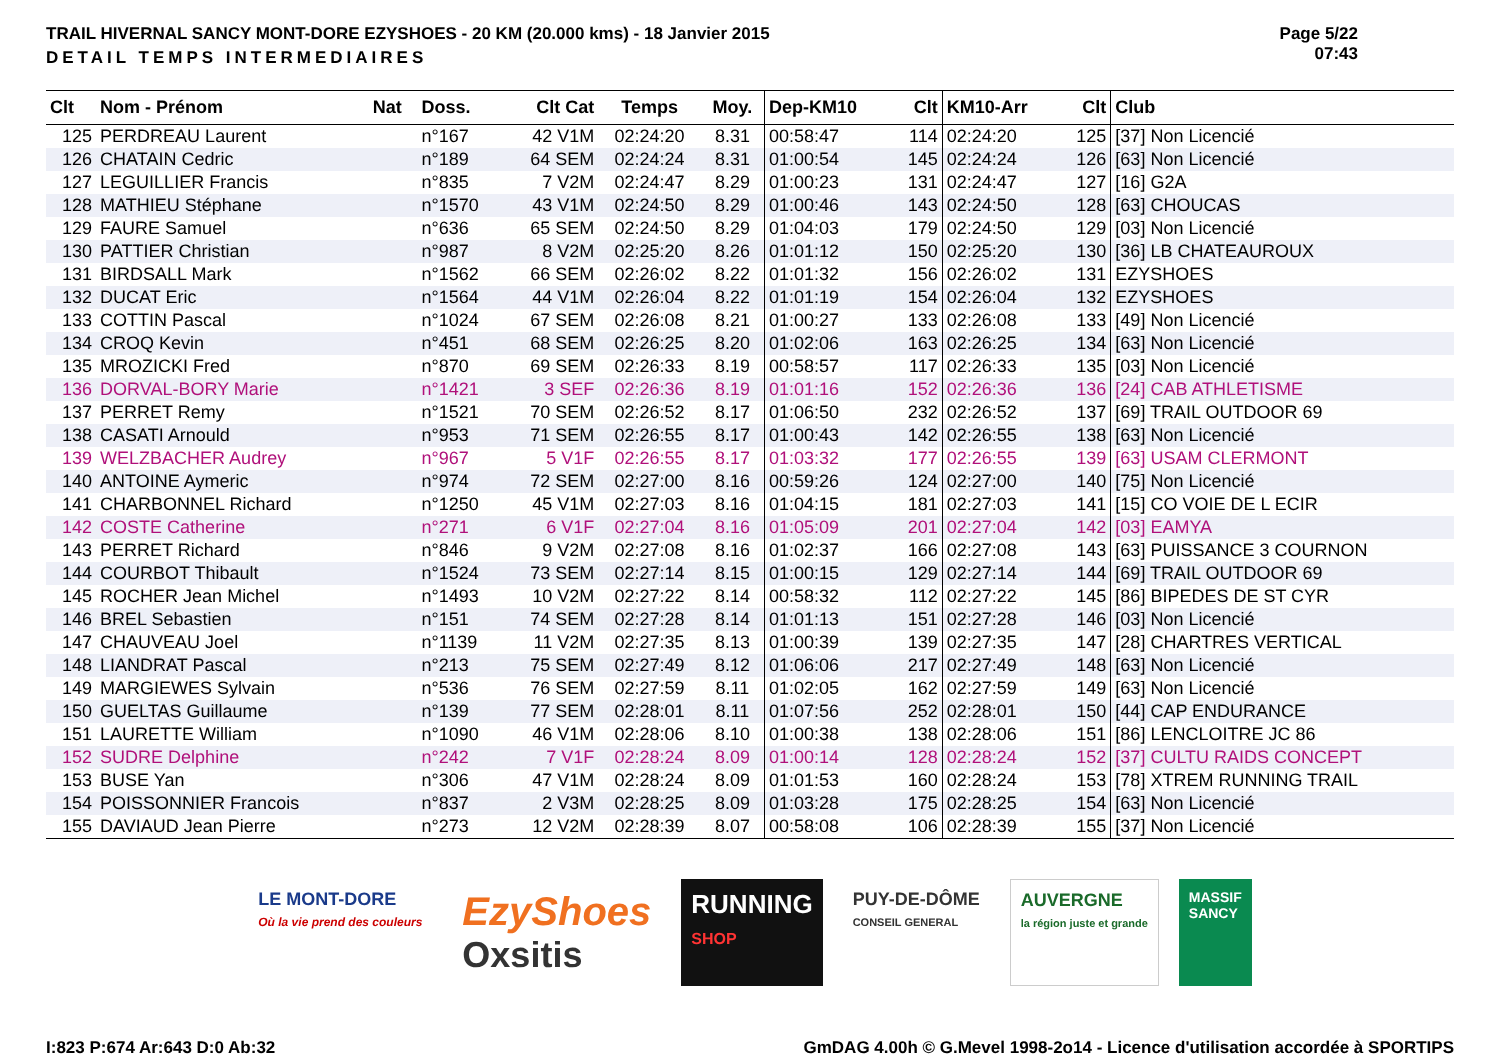TRAIL HIVERNAL SANCY MONT-DORE EZYSHOES - 20 KM (20.000 kms) - 18 Janvier 2015
DETAIL TEMPS INTERMEDIAIRES
Page 5/22
07:43
| Clt | Nom - Prénom | Nat | Doss. | Clt Cat | Temps | Moy. | Dep-KM10 | Clt | KM10-Arr | Clt | Club |
| --- | --- | --- | --- | --- | --- | --- | --- | --- | --- | --- | --- |
| 125 | PERDREAU Laurent | | n°167 | 42 V1M | 02:24:20 | 8.31 | 00:58:47 | 114 | 02:24:20 | 125 | [37] Non Licencié |
| 126 | CHATAIN Cedric | | n°189 | 64 SEM | 02:24:24 | 8.31 | 01:00:54 | 145 | 02:24:24 | 126 | [63] Non Licencié |
| 127 | LEGUILLIER Francis | | n°835 | 7 V2M | 02:24:47 | 8.29 | 01:00:23 | 131 | 02:24:47 | 127 | [16] G2A |
| 128 | MATHIEU Stéphane | | n°1570 | 43 V1M | 02:24:50 | 8.29 | 01:00:46 | 143 | 02:24:50 | 128 | [63] CHOUCAS |
| 129 | FAURE Samuel | | n°636 | 65 SEM | 02:24:50 | 8.29 | 01:04:03 | 179 | 02:24:50 | 129 | [03] Non Licencié |
| 130 | PATTIER Christian | | n°987 | 8 V2M | 02:25:20 | 8.26 | 01:01:12 | 150 | 02:25:20 | 130 | [36] LB CHATEAUROUX |
| 131 | BIRDSALL Mark | | n°1562 | 66 SEM | 02:26:02 | 8.22 | 01:01:32 | 156 | 02:26:02 | 131 | EZYSHOES |
| 132 | DUCAT Eric | | n°1564 | 44 V1M | 02:26:04 | 8.22 | 01:01:19 | 154 | 02:26:04 | 132 | EZYSHOES |
| 133 | COTTIN Pascal | | n°1024 | 67 SEM | 02:26:08 | 8.21 | 01:00:27 | 133 | 02:26:08 | 133 | [49] Non Licencié |
| 134 | CROQ Kevin | | n°451 | 68 SEM | 02:26:25 | 8.20 | 01:02:06 | 163 | 02:26:25 | 134 | [63] Non Licencié |
| 135 | MROZICKI Fred | | n°870 | 69 SEM | 02:26:33 | 8.19 | 00:58:57 | 117 | 02:26:33 | 135 | [03] Non Licencié |
| 136 | DORVAL-BORY Marie | | n°1421 | 3 SEF | 02:26:36 | 8.19 | 01:01:16 | 152 | 02:26:36 | 136 | [24] CAB ATHLETISME |
| 137 | PERRET Remy | | n°1521 | 70 SEM | 02:26:52 | 8.17 | 01:06:50 | 232 | 02:26:52 | 137 | [69] TRAIL OUTDOOR 69 |
| 138 | CASATI Arnould | | n°953 | 71 SEM | 02:26:55 | 8.17 | 01:00:43 | 142 | 02:26:55 | 138 | [63] Non Licencié |
| 139 | WELZBACHER Audrey | | n°967 | 5 V1F | 02:26:55 | 8.17 | 01:03:32 | 177 | 02:26:55 | 139 | [63] USAM CLERMONT |
| 140 | ANTOINE Aymeric | | n°974 | 72 SEM | 02:27:00 | 8.16 | 00:59:26 | 124 | 02:27:00 | 140 | [75] Non Licencié |
| 141 | CHARBONNEL Richard | | n°1250 | 45 V1M | 02:27:03 | 8.16 | 01:04:15 | 181 | 02:27:03 | 141 | [15] CO VOIE DE L ECIR |
| 142 | COSTE Catherine | | n°271 | 6 V1F | 02:27:04 | 8.16 | 01:05:09 | 201 | 02:27:04 | 142 | [03] EAMYA |
| 143 | PERRET Richard | | n°846 | 9 V2M | 02:27:08 | 8.16 | 01:02:37 | 166 | 02:27:08 | 143 | [63] PUISSANCE 3 COURNON |
| 144 | COURBOT Thibault | | n°1524 | 73 SEM | 02:27:14 | 8.15 | 01:00:15 | 129 | 02:27:14 | 144 | [69] TRAIL OUTDOOR 69 |
| 145 | ROCHER Jean Michel | | n°1493 | 10 V2M | 02:27:22 | 8.14 | 00:58:32 | 112 | 02:27:22 | 145 | [86] BIPEDES DE ST CYR |
| 146 | BREL Sebastien | | n°151 | 74 SEM | 02:27:28 | 8.14 | 01:01:13 | 151 | 02:27:28 | 146 | [03] Non Licencié |
| 147 | CHAUVEAU Joel | | n°1139 | 11 V2M | 02:27:35 | 8.13 | 01:00:39 | 139 | 02:27:35 | 147 | [28] CHARTRES VERTICAL |
| 148 | LIANDRAT Pascal | | n°213 | 75 SEM | 02:27:49 | 8.12 | 01:06:06 | 217 | 02:27:49 | 148 | [63] Non Licencié |
| 149 | MARGIEWES Sylvain | | n°536 | 76 SEM | 02:27:59 | 8.11 | 01:02:05 | 162 | 02:27:59 | 149 | [63] Non Licencié |
| 150 | GUELTAS Guillaume | | n°139 | 77 SEM | 02:28:01 | 8.11 | 01:07:56 | 252 | 02:28:01 | 150 | [44] CAP ENDURANCE |
| 151 | LAURETTE William | | n°1090 | 46 V1M | 02:28:06 | 8.10 | 01:00:38 | 138 | 02:28:06 | 151 | [86] LENCLOITRE JC 86 |
| 152 | SUDRE Delphine | | n°242 | 7 V1F | 02:28:24 | 8.09 | 01:00:14 | 128 | 02:28:24 | 152 | [37] CULTU RAIDS CONCEPT |
| 153 | BUSE Yan | | n°306 | 47 V1M | 02:28:24 | 8.09 | 01:01:53 | 160 | 02:28:24 | 153 | [78] XTREM RUNNING TRAIL |
| 154 | POISSONNIER Francois | | n°837 | 2 V3M | 02:28:25 | 8.09 | 01:03:28 | 175 | 02:28:25 | 154 | [63] Non Licencié |
| 155 | DAVIAUD Jean Pierre | | n°273 | 12 V2M | 02:28:39 | 8.07 | 00:58:08 | 106 | 02:28:39 | 155 | [37] Non Licencié |
LE MONT-DORE
Où la vie prend des couleurs
EzyShoes
Oxsitis
RUNNING
SHOP
PUY-DE-DÔME
CONSEIL GENERAL
AUVERGNE
la région juste et grande
MASSIF
SANCY
I:823 P:674 Ar:643 D:0 Ab:32 GmDAG 4.00h © G.Mevel 1998-2o14 - Licence d'utilisation accordée à SPORTIPS